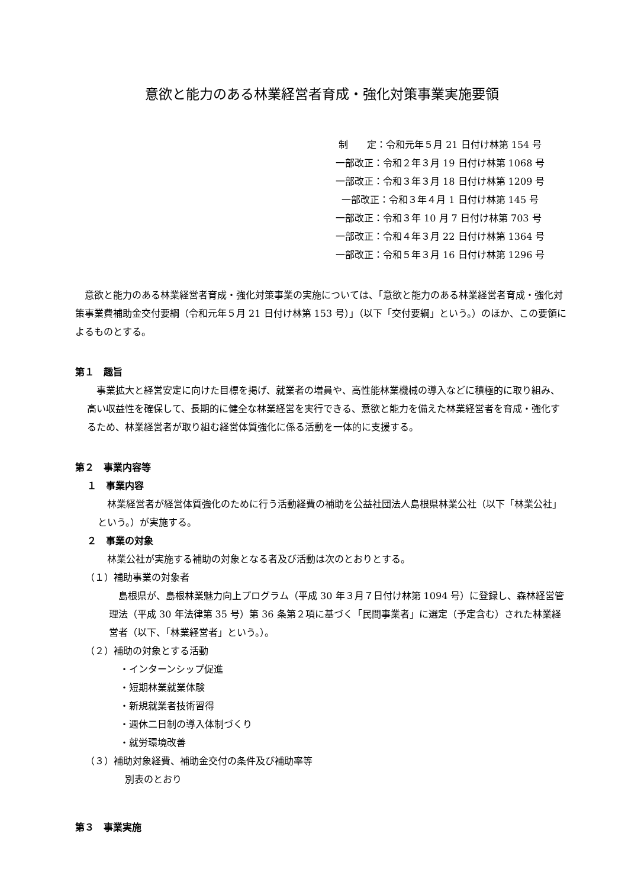意欲と能力のある林業経営者育成・強化対策事業実施要領
制　　定：令和元年５月 21 日付け林第 154 号
一部改正：令和２年３月 19 日付け林第 1068 号
一部改正：令和３年３月 18 日付け林第 1209 号
一部改正：令和３年４月 1 日付け林第 145 号
一部改正：令和３年 10 月 7 日付け林第 703 号
一部改正：令和４年３月 22 日付け林第 1364 号
一部改正：令和５年３月 16 日付け林第 1296 号
意欲と能力のある林業経営者育成・強化対策事業の実施については、「意欲と能力のある林業経営者育成・強化対策事業費補助金交付要綱（令和元年５月 21 日付け林第 153 号）」（以下「交付要綱」という。）のほか、この要領によるものとする。
第１　趣旨
事業拡大と経営安定に向けた目標を掲げ、就業者の増員や、高性能林業機械の導入などに積極的に取り組み、高い収益性を確保して、長期的に健全な林業経営を実行できる、意欲と能力を備えた林業経営者を育成・強化するため、林業経営者が取り組む経営体質強化に係る活動を一体的に支援する。
第２　事業内容等
１　事業内容
林業経営者が経営体質強化のために行う活動経費の補助を公益社団法人島根県林業公社（以下「林業公社」という。）が実施する。
２　事業の対象
林業公社が実施する補助の対象となる者及び活動は次のとおりとする。
（１）補助事業の対象者
島根県が、島根林業魅力向上プログラム（平成 30 年３月７日付け林第 1094 号）に登録し、森林経営管理法（平成 30 年法律第 35 号）第 36 条第２項に基づく「民間事業者」に選定（予定含む）された林業経営者（以下、「林業経営者」という。）。
（２）補助の対象とする活動
・インターンシップ促進
・短期林業就業体験
・新規就業者技術習得
・週休二日制の導入体制づくり
・就労環境改善
（３）補助対象経費、補助金交付の条件及び補助率等
別表のとおり
第３　事業実施